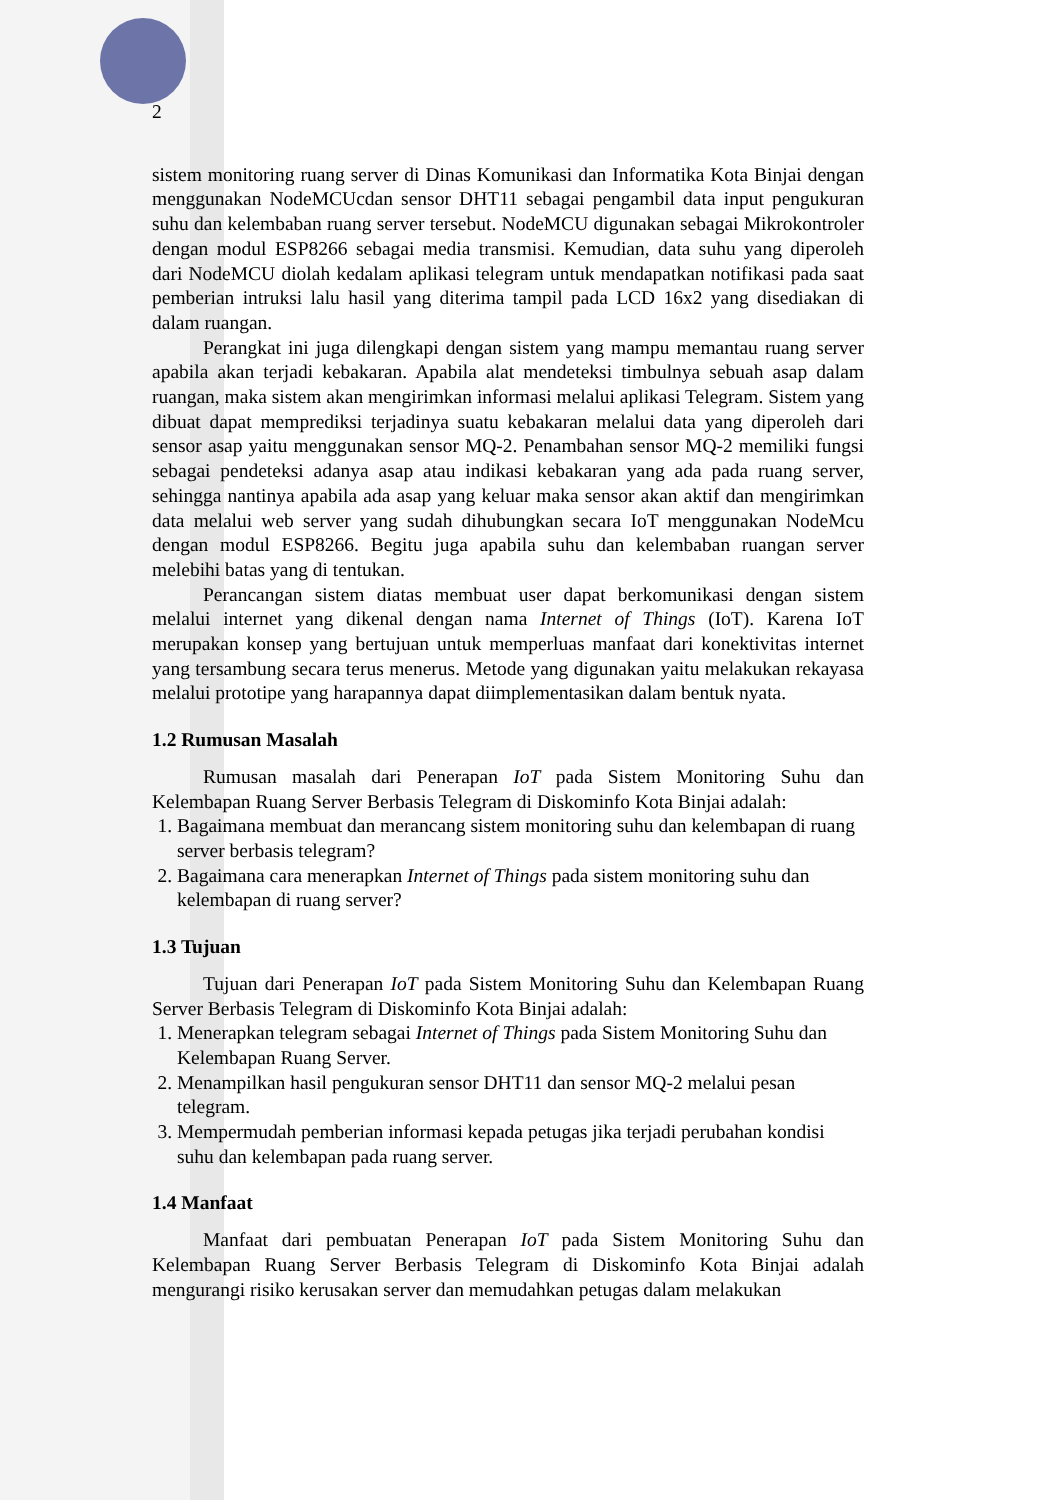2
sistem monitoring ruang server di Dinas Komunikasi dan Informatika Kota Binjai dengan menggunakan NodeMCUcdan sensor DHT11 sebagai pengambil data input pengukuran suhu dan kelembaban ruang server tersebut. NodeMCU digunakan sebagai Mikrokontroler dengan modul ESP8266 sebagai media transmisi. Kemudian, data suhu yang diperoleh dari NodeMCU diolah kedalam aplikasi telegram untuk mendapatkan notifikasi pada saat pemberian intruksi lalu hasil yang diterima tampil pada LCD 16x2 yang disediakan di dalam ruangan.
Perangkat ini juga dilengkapi dengan sistem yang mampu memantau ruang server apabila akan terjadi kebakaran. Apabila alat mendeteksi timbulnya sebuah asap dalam ruangan, maka sistem akan mengirimkan informasi melalui aplikasi Telegram. Sistem yang dibuat dapat memprediksi terjadinya suatu kebakaran melalui data yang diperoleh dari sensor asap yaitu menggunakan sensor MQ-2. Penambahan sensor MQ-2 memiliki fungsi sebagai pendeteksi adanya asap atau indikasi kebakaran yang ada pada ruang server, sehingga nantinya apabila ada asap yang keluar maka sensor akan aktif dan mengirimkan data melalui web server yang sudah dihubungkan secara IoT menggunakan NodeMcu dengan modul ESP8266. Begitu juga apabila suhu dan kelembaban ruangan server melebihi batas yang di tentukan.
Perancangan sistem diatas membuat user dapat berkomunikasi dengan sistem melalui internet yang dikenal dengan nama Internet of Things (IoT). Karena IoT merupakan konsep yang bertujuan untuk memperluas manfaat dari konektivitas internet yang tersambung secara terus menerus. Metode yang digunakan yaitu melakukan rekayasa melalui prototipe yang harapannya dapat diimplementasikan dalam bentuk nyata.
1.2 Rumusan Masalah
Rumusan masalah dari Penerapan IoT pada Sistem Monitoring Suhu dan Kelembapan Ruang Server Berbasis Telegram di Diskominfo Kota Binjai adalah:
1. Bagaimana membuat dan merancang sistem monitoring suhu dan kelembapan di ruang server berbasis telegram?
2. Bagaimana cara menerapkan Internet of Things pada sistem monitoring suhu dan kelembapan di ruang server?
1.3 Tujuan
Tujuan dari Penerapan IoT pada Sistem Monitoring Suhu dan Kelembapan Ruang Server Berbasis Telegram di Diskominfo Kota Binjai adalah:
1. Menerapkan telegram sebagai Internet of Things pada Sistem Monitoring Suhu dan Kelembapan Ruang Server.
2. Menampilkan hasil pengukuran sensor DHT11 dan sensor MQ-2 melalui pesan telegram.
3. Mempermudah pemberian informasi kepada petugas jika terjadi perubahan kondisi suhu dan kelembapan pada ruang server.
1.4 Manfaat
Manfaat dari pembuatan Penerapan IoT pada Sistem Monitoring Suhu dan Kelembapan Ruang Server Berbasis Telegram di Diskominfo Kota Binjai adalah mengurangi risiko kerusakan server dan memudahkan petugas dalam melakukan